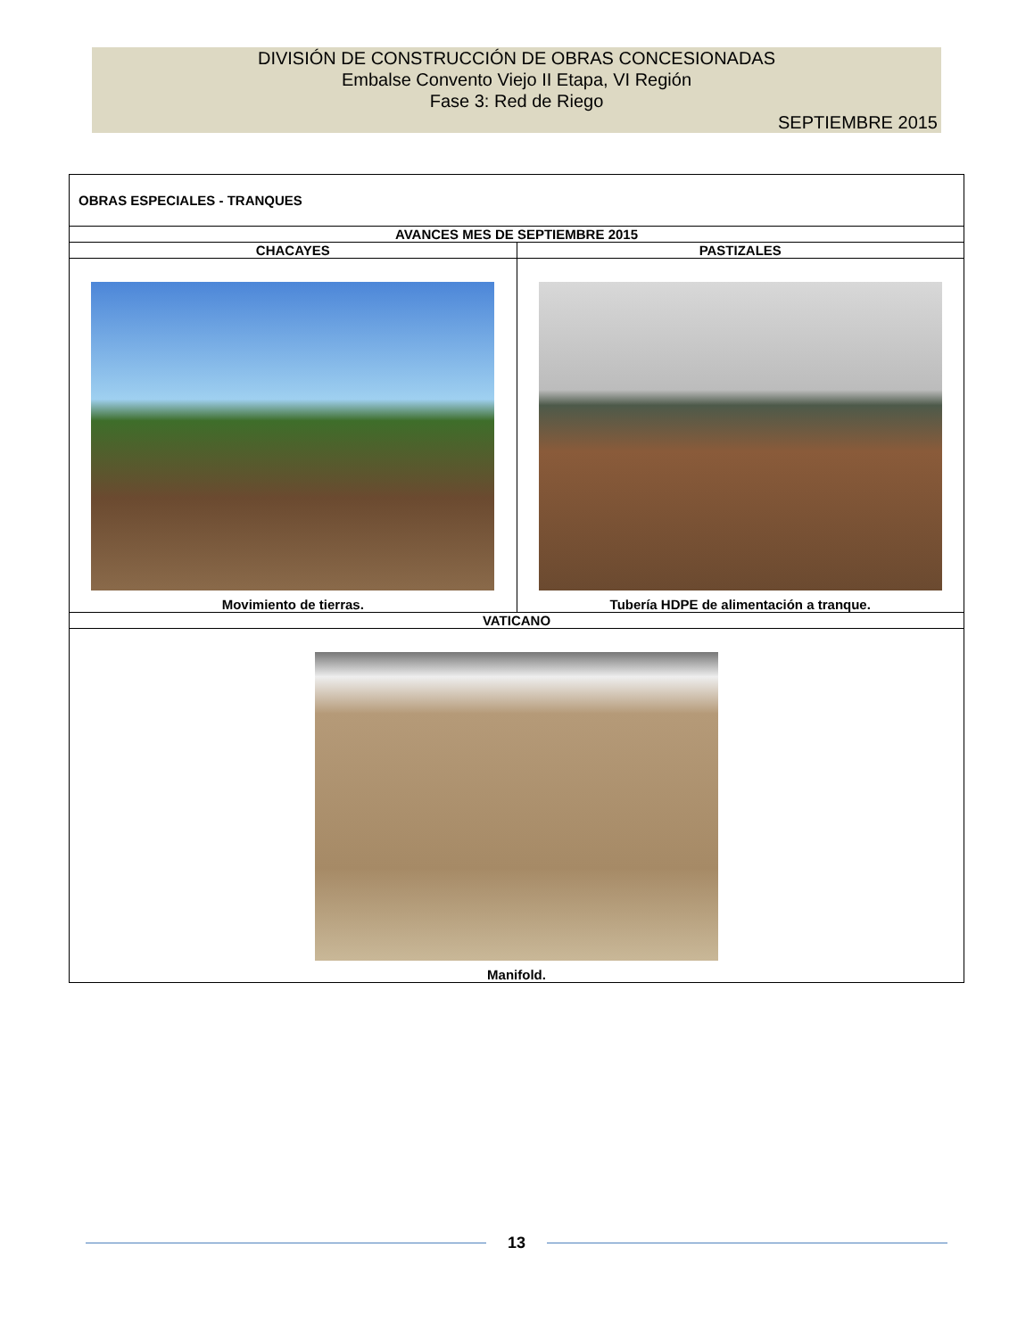DIVISIÓN DE CONSTRUCCIÓN DE OBRAS CONCESIONADAS
Embalse Convento Viejo II Etapa, VI Región
Fase 3: Red de Riego
SEPTIEMBRE 2015
| OBRAS ESPECIALES - TRANQUES | |
| AVANCES MES DE SEPTIEMBRE 2015 | |
| CHACAYES | PASTIZALES |
| Movimiento de tierras. | Tubería HDPE de alimentación a tranque. |
| VATICANO | |
| Manifold. | |
13